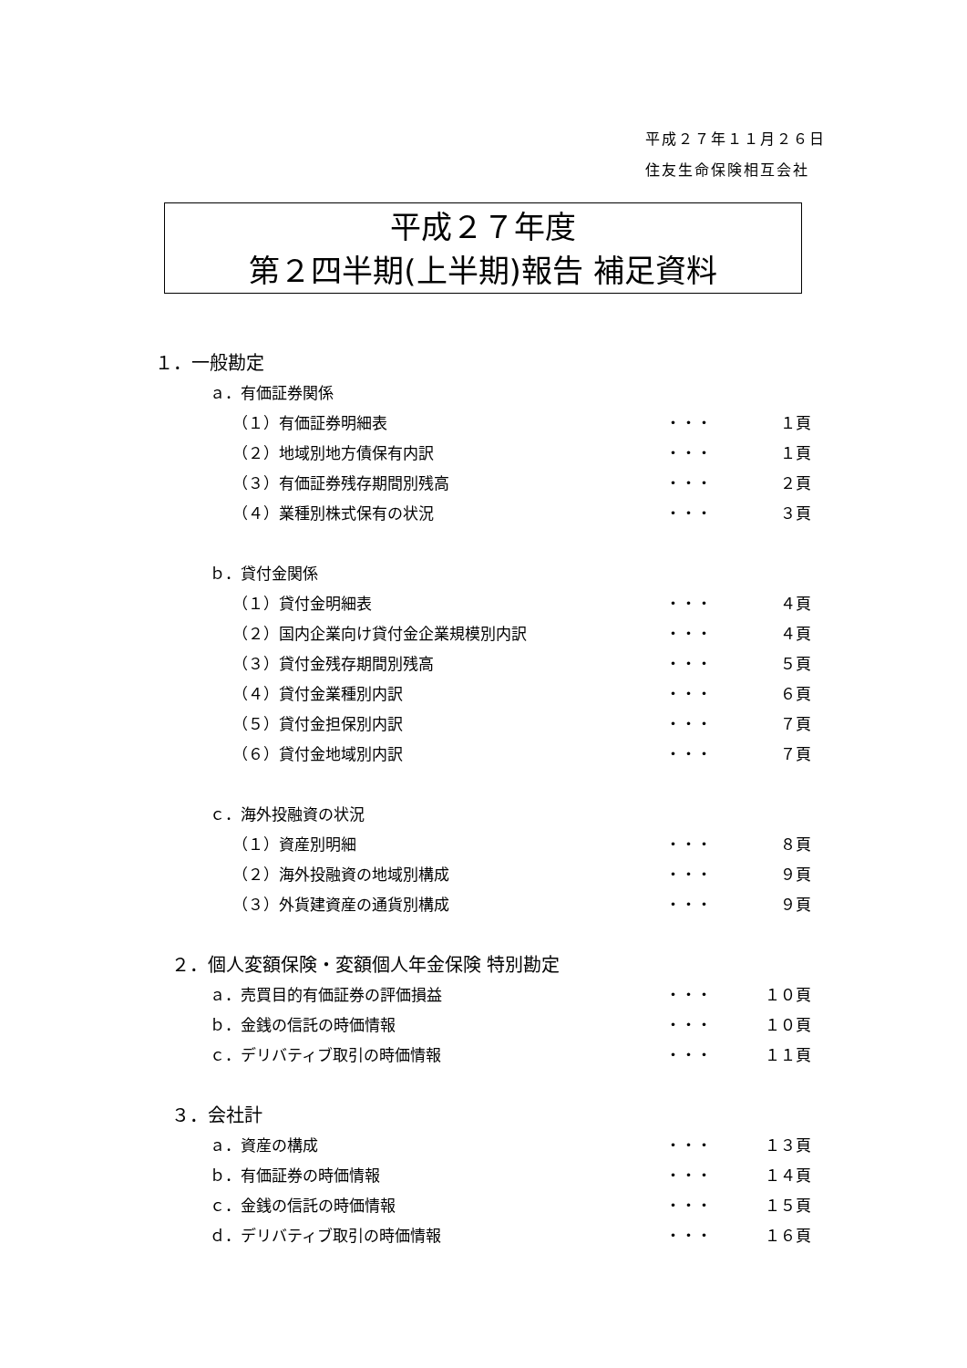平成２７年１１月２６日
住友生命保険相互会社
平成２７年度
第２四半期(上半期)報告 補足資料
１．一般勘定
ａ．有価証券関係
（１）有価証券明細表 ・・・ １頁
（２）地域別地方債保有内訳 ・・・ １頁
（３）有価証券残存期間別残高 ・・・ ２頁
（４）業種別株式保有の状況 ・・・ ３頁
ｂ．貸付金関係
（１）貸付金明細表 ・・・ ４頁
（２）国内企業向け貸付金企業規模別内訳 ・・・ ４頁
（３）貸付金残存期間別残高 ・・・ ５頁
（４）貸付金業種別内訳 ・・・ ６頁
（５）貸付金担保別内訳 ・・・ ７頁
（６）貸付金地域別内訳 ・・・ ７頁
ｃ．海外投融資の状況
（１）資産別明細 ・・・ ８頁
（２）海外投融資の地域別構成 ・・・ ９頁
（３）外貨建資産の通貨別構成 ・・・ ９頁
２．個人変額保険・変額個人年金保険 特別勘定
ａ．売買目的有価証券の評価損益 ・・・ １０頁
ｂ．金銭の信託の時価情報 ・・・ １０頁
ｃ．デリバティブ取引の時価情報 ・・・ １１頁
３．会社計
ａ．資産の構成 ・・・ １３頁
ｂ．有価証券の時価情報 ・・・ １４頁
ｃ．金銭の信託の時価情報 ・・・ １５頁
ｄ．デリバティブ取引の時価情報 ・・・ １６頁